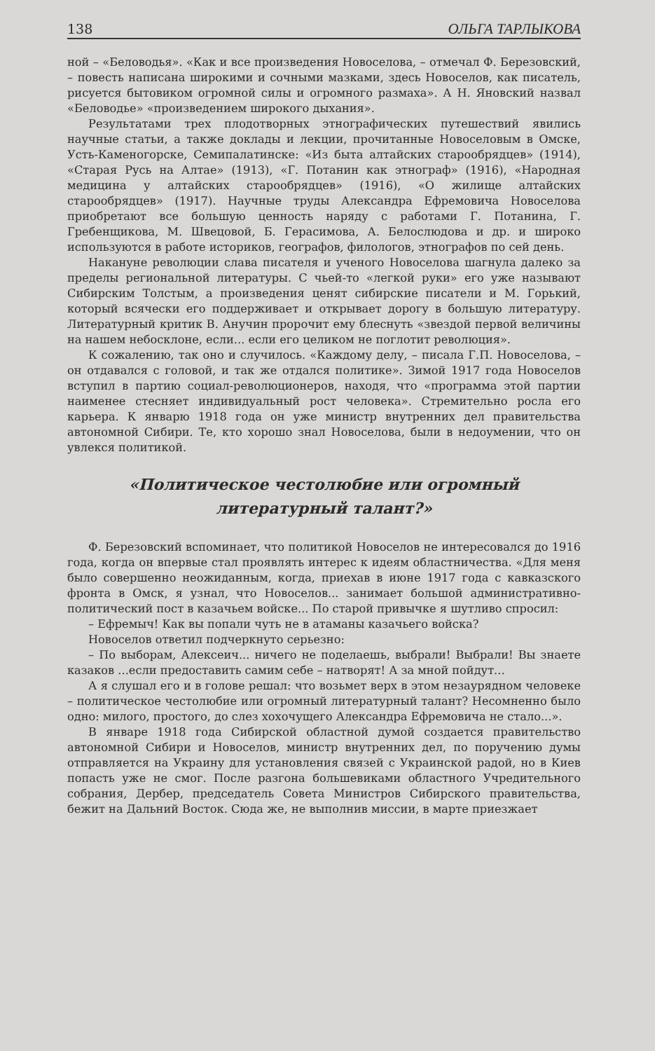138 ОЛЬГА ТАРЛЫКОВА
ной – «Беловодья». «Как и все произведения Новоселова, – отмечал Ф. Березовский, – повесть написана широкими и сочными мазками, здесь Новоселов, как писатель, рисуется бытовиком огромной силы и огромного размаха». А Н. Яновский назвал «Беловодье» «произведением широкого дыхания».
Результатами трех плодотворных этнографических путешествий явились научные статьи, а также доклады и лекции, прочитанные Новоселовым в Омске, Усть-Каменогорске, Семипалатинске: «Из быта алтайских старообрядцев» (1914), «Старая Русь на Алтае» (1913), «Г. Потанин как этнограф» (1916), «Народная медицина у алтайских старообрядцев» (1916), «О жилище алтайских старообрядцев» (1917). Научные труды Александра Ефремовича Новоселова приобретают все большую ценность наряду с работами Г. Потанина, Г. Гребенщикова, М. Швецовой, Б. Герасимова, А. Белослюдова и др. и широко используются в работе историков, географов, филологов, этнографов по сей день.
Накануне революции слава писателя и ученого Новоселова шагнула далеко за пределы региональной литературы. С чьей-то «легкой руки» его уже называют Сибирским Толстым, а произведения ценят сибирские писатели и М. Горький, который всячески его поддерживает и открывает дорогу в большую литературу. Литературный критик В. Анучин пророчит ему блеснуть «звездой первой величины на нашем небосклоне, если... если его целиком не поглотит революция».
К сожалению, так оно и случилось. «Каждому делу, – писала Г.П. Новоселова, – он отдавался с головой, и так же отдался политике». Зимой 1917 года Новоселов вступил в партию социал-революционеров, находя, что «программа этой партии наименее стесняет индивидуальный рост человека». Стремительно росла его карьера. К январю 1918 года он уже министр внутренних дел правительства автономной Сибири. Те, кто хорошо знал Новоселова, были в недоумении, что он увлекся политикой.
«Политическое честолюбие или огромный
литературный талант?»
Ф. Березовский вспоминает, что политикой Новоселов не интересовался до 1916 года, когда он впервые стал проявлять интерес к идеям областничества. «Для меня было совершенно неожиданным, когда, приехав в июне 1917 года с кавказского фронта в Омск, я узнал, что Новоселов... занимает большой административно-политический пост в казачьем войске... По старой привычке я шутливо спросил:
– Ефремыч! Как вы попали чуть не в атаманы казачьего войска?
Новоселов ответил подчеркнуто серьезно:
– По выборам, Алексеич... ничего не поделаешь, выбрали! Выбрали! Вы знаете казаков ...если предоставить самим себе – натворят! А за мной пойдут...
А я слушал его и в голове решал: что возьмет верх в этом незаурядном человеке – политическое честолюбие или огромный литературный талант? Несомненно было одно: милого, простого, до слез хохочущего Александра Ефремовича не стало...».
В январе 1918 года Сибирской областной думой создается правительство автономной Сибири и Новоселов, министр внутренних дел, по поручению думы отправляется на Украину для установления связей с Украинской радой, но в Киев попасть уже не смог. После разгона большевиками областного Учредительного собрания, Дербер, председатель Совета Министров Сибирского правительства, бежит на Дальний Восток. Сюда же, не выполнив миссии, в марте приезжает